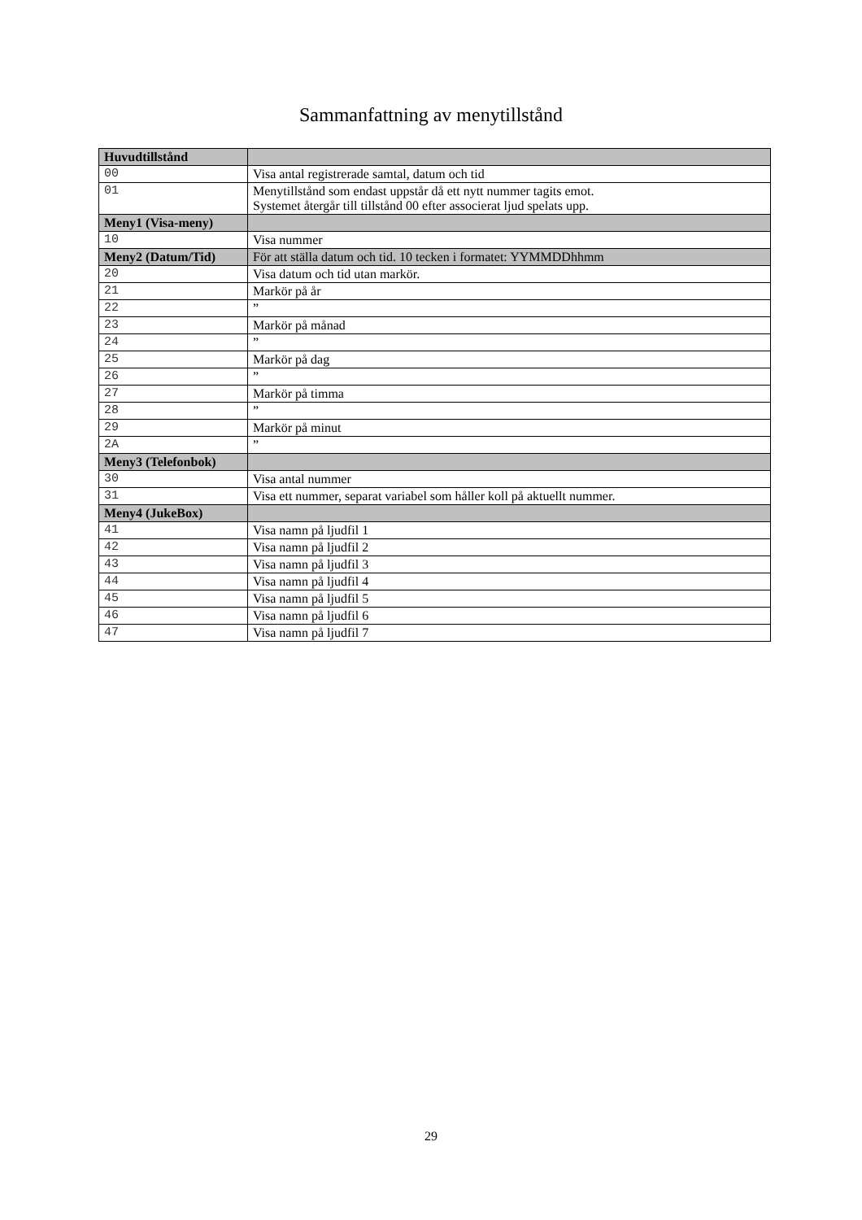Sammanfattning av menytillstånd
| Huvudtillstånd | |
| 00 | Visa antal registrerade samtal, datum och tid |
| 01 | Menytillstånd som endast uppstår då ett nytt nummer tagits emot. Systemet återgår till tillstånd 00 efter associerat ljud spelats upp. |
| Meny1 (Visa-meny) | |
| 10 | Visa nummer |
| Meny2 (Datum/Tid) | För att ställa datum och tid. 10 tecken i formatet: YYMMDDhhmm |
| 20 | Visa datum och tid utan markör. |
| 21 | Markör på år |
| 22 | ” |
| 23 | Markör på månad |
| 24 | ” |
| 25 | Markör på dag |
| 26 | ” |
| 27 | Markör på timma |
| 28 | ” |
| 29 | Markör på minut |
| 2A | ” |
| Meny3 (Telefonbok) | |
| 30 | Visa antal nummer |
| 31 | Visa ett nummer, separat variabel som håller koll på aktuellt nummer. |
| Meny4 (JukeBox) | |
| 41 | Visa namn på ljudfil 1 |
| 42 | Visa namn på ljudfil 2 |
| 43 | Visa namn på ljudfil 3 |
| 44 | Visa namn på ljudfil 4 |
| 45 | Visa namn på ljudfil 5 |
| 46 | Visa namn på ljudfil 6 |
| 47 | Visa namn på ljudfil 7 |
29